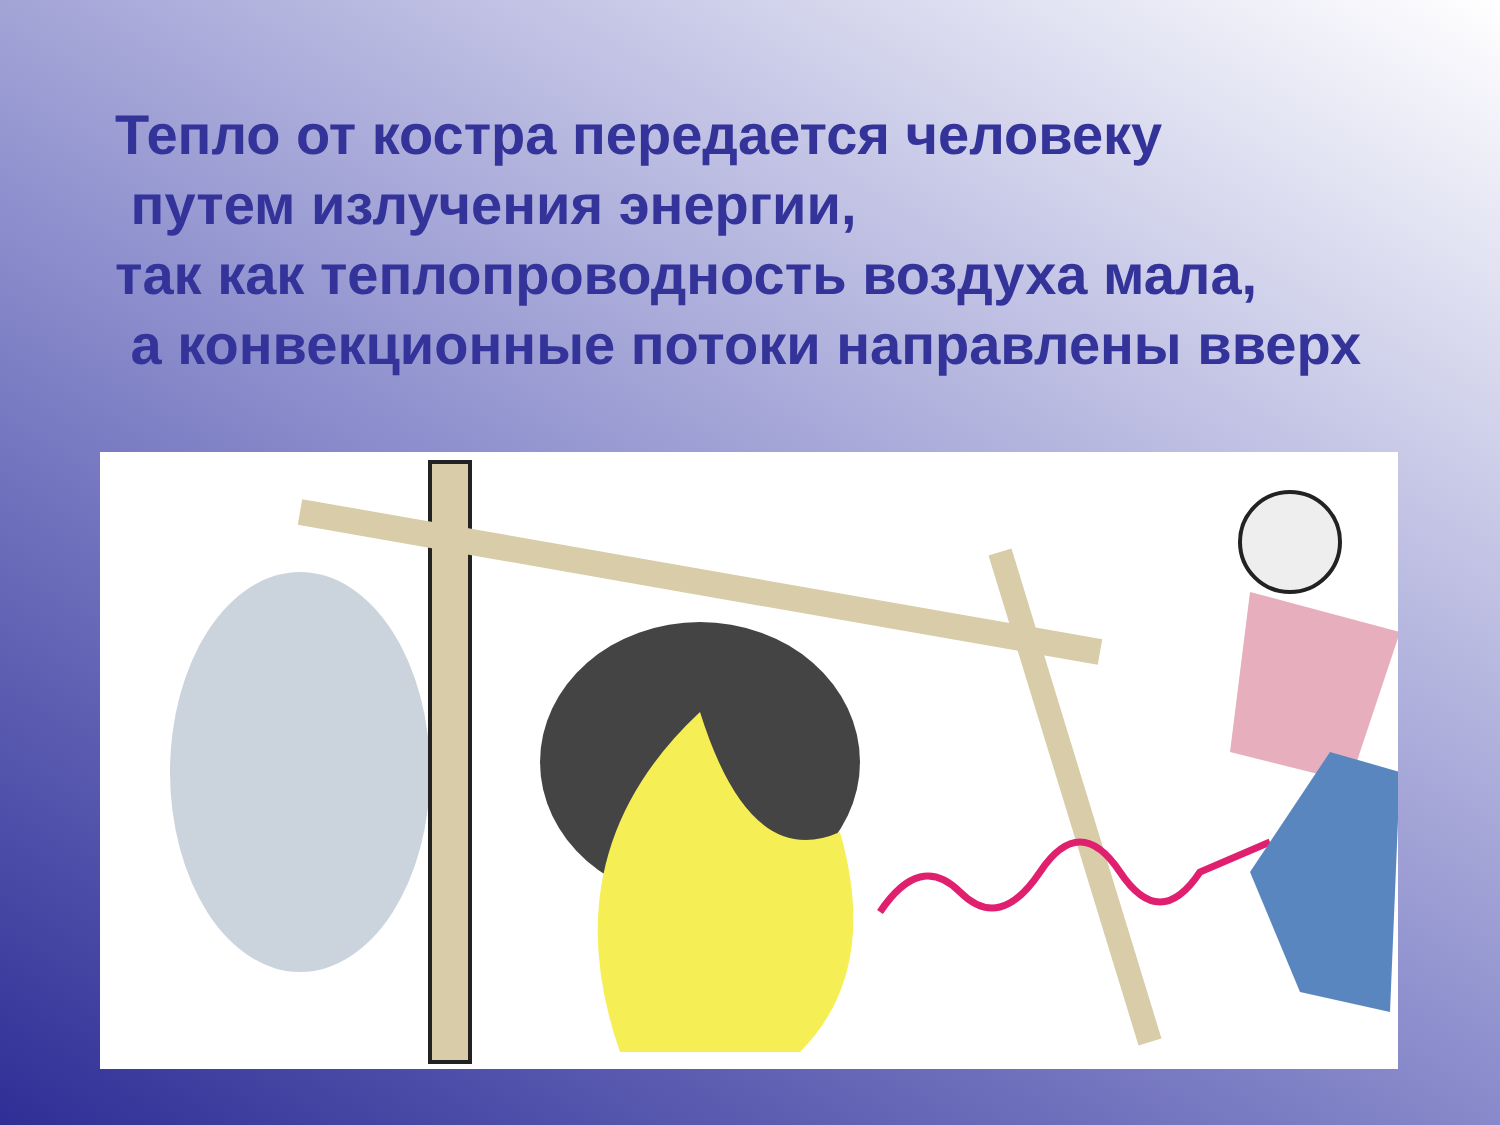Тепло от костра передается человеку
путем излучения энергии,
так как теплопроводность воздуха мала,
а конвекционные потоки направлены вверх